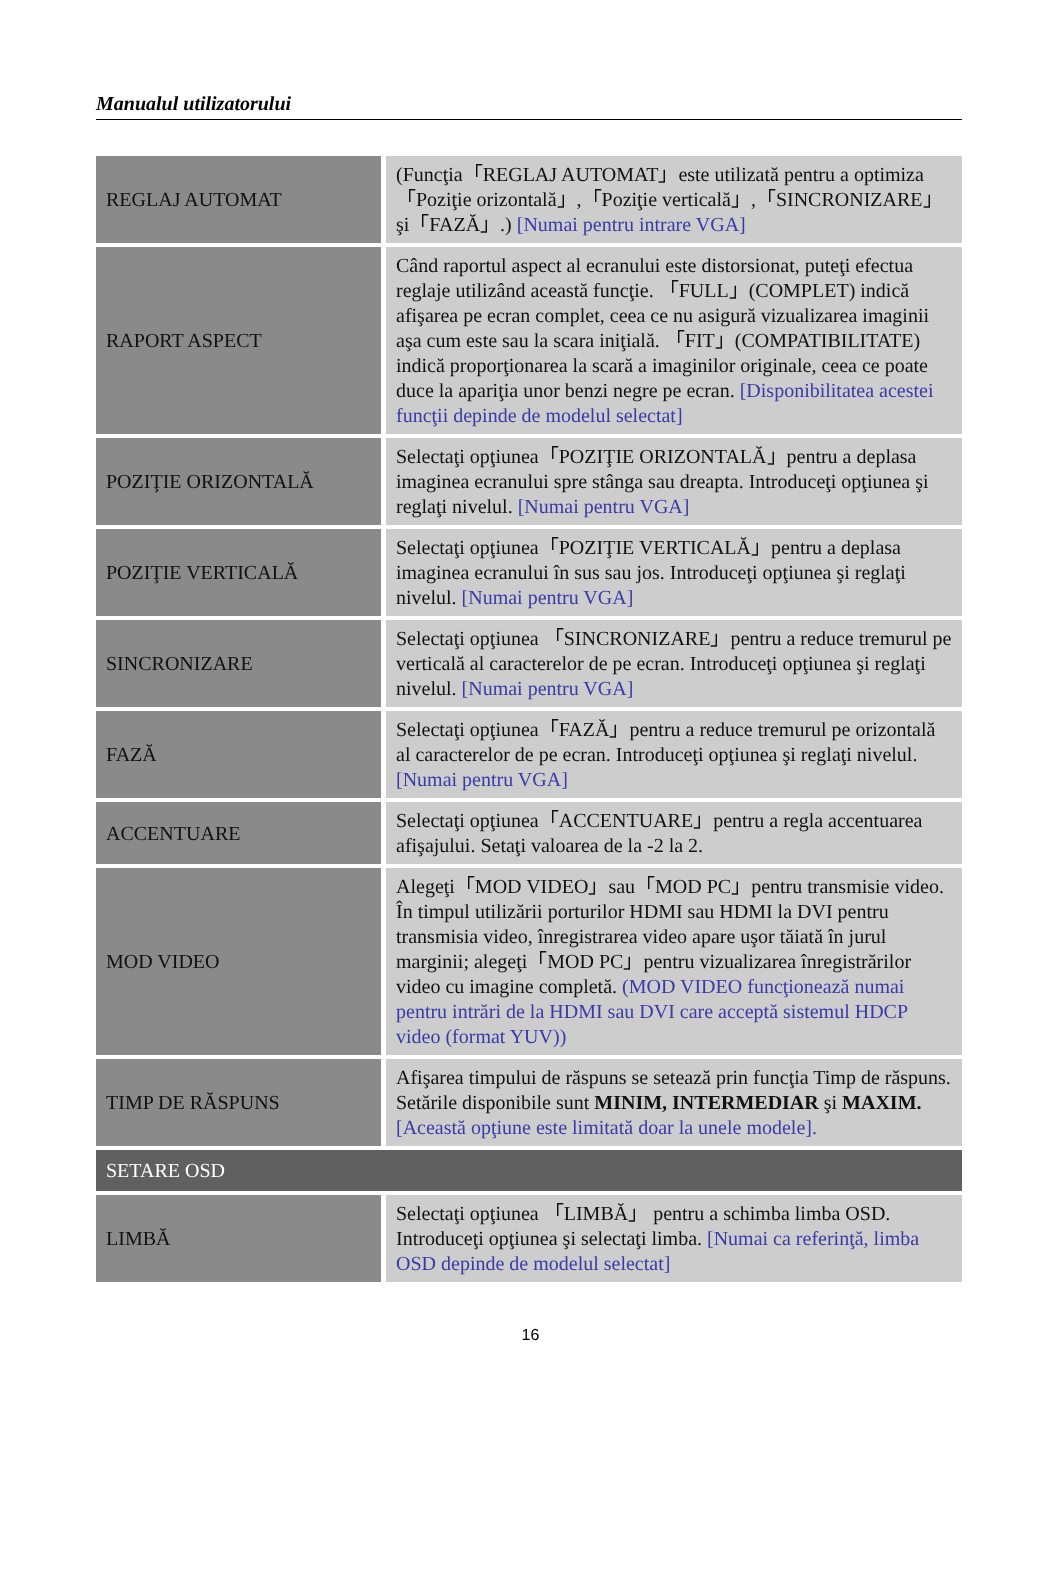Manualul utilizatorului
| REGLAJ AUTOMAT | (Funcţia「REGLAJ AUTOMAT」este utilizată pentru a optimiza「Poziţie orizontală」,「Poziţie verticală」,「SINCRONIZARE」şi「FAZĂ」.) [Numai pentru intrare VGA] |
| RAPORT ASPECT | Când raportul aspect al ecranului este distorsionat, puteţi efectua reglaje utilizând această funcţie. 「FULL」(COMPLET) indică afişarea pe ecran complet, ceea ce nu asigură vizualizarea imaginii aşa cum este sau la scara iniţială. 「FIT」(COMPATIBILITATE) indică proporţionarea la scară a imaginilor originale, ceea ce poate duce la apariţia unor benzi negre pe ecran. [Disponibilitatea acestei funcţii depinde de modelul selectat] |
| POZIŢIE ORIZONTALĂ | Selectaţi opţiunea「POZIŢIE ORIZONTALĂ」pentru a deplasa imaginea ecranului spre stânga sau dreapta. Introduceţi opţiunea şi reglaţi nivelul. [Numai pentru VGA] |
| POZIŢIE VERTICALĂ | Selectaţi opţiunea「POZIŢIE VERTICALĂ」pentru a deplasa imaginea ecranului în sus sau jos. Introduceţi opţiunea şi reglaţi nivelul. [Numai pentru VGA] |
| SINCRONIZARE | Selectaţi opţiunea 「SINCRONIZARE」pentru a reduce tremurul pe verticală al caracterelor de pe ecran. Introduceţi opţiunea şi reglaţi nivelul. [Numai pentru VGA] |
| FAZĂ | Selectaţi opţiunea「FAZĂ」pentru a reduce tremurul pe orizontală al caracterelor de pe ecran. Introduceţi opţiunea şi reglaţi nivelul. [Numai pentru VGA] |
| ACCENTUARE | Selectaţi opţiunea「ACCENTUARE」pentru a regla accentuarea afişajului. Setaţi valoarea de la -2 la 2. |
| MOD VIDEO | Alegeţi「MOD VIDEO」sau「MOD PC」pentru transmisie video. În timpul utilizării porturilor HDMI sau HDMI la DVI pentru transmisia video, înregistrarea video apare uşor tăiată în jurul marginii; alegeţi「MOD PC」pentru vizualizarea înregistrărilor video cu imagine completă. (MOD VIDEO funcţionează numai pentru intrări de la HDMI sau DVI care acceptă sistemul HDCP video (format YUV)) |
| TIMP DE RĂSPUNS | Afişarea timpului de răspuns se setează prin funcţia Timp de răspuns. Setările disponibile sunt MINIM, INTERMEDIAR şi MAXIM. [Această opţiune este limitată doar la unele modele]. |
| SETARE OSD | |
| LIMBĂ | Selectaţi opţiunea 「LIMBĂ」 pentru a schimba limba OSD. Introduceţi opţiunea şi selectaţi limba. [Numai ca referinţă, limba OSD depinde de modelul selectat] |
16